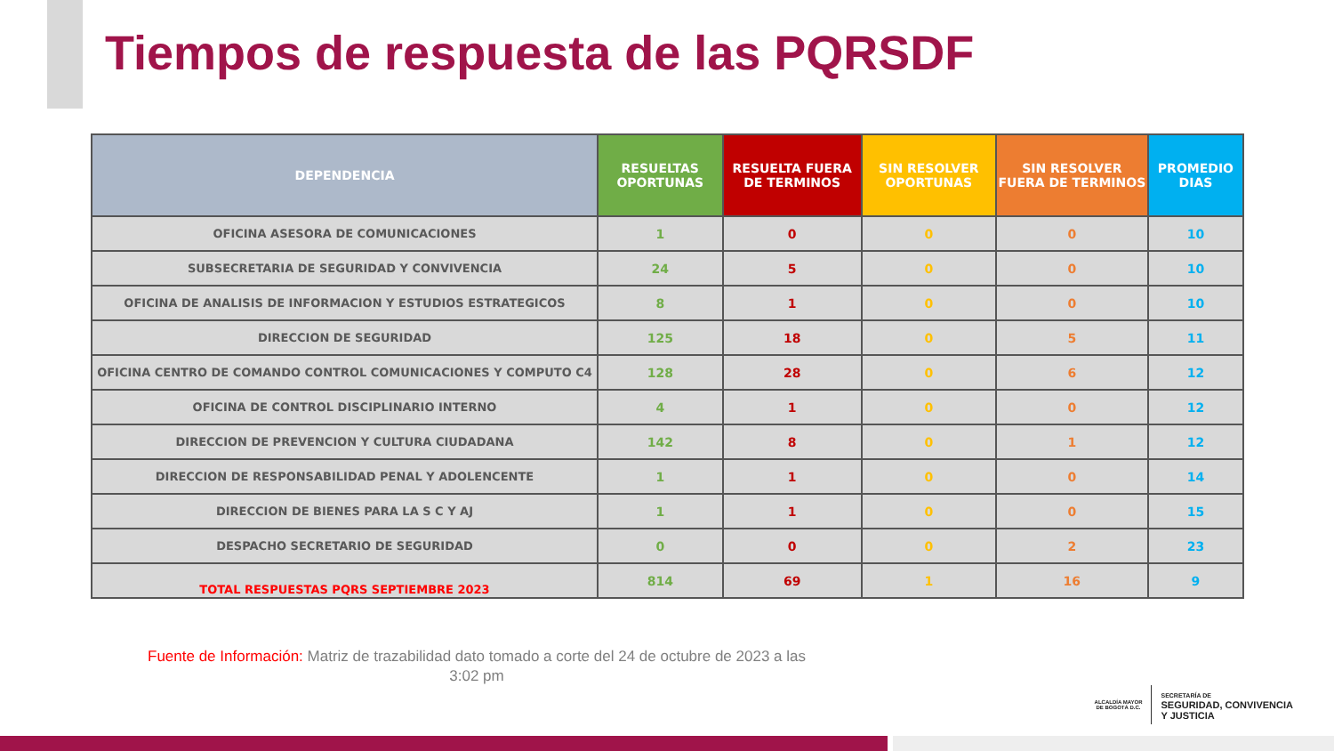Tiempos de respuesta de las PQRSDF
| DEPENDENCIA | RESUELTAS OPORTUNAS | RESUELTA FUERA DE TERMINOS | SIN RESOLVER OPORTUNAS | SIN RESOLVER FUERA DE TERMINOS | PROMEDIO DIAS |
| --- | --- | --- | --- | --- | --- |
| OFICINA ASESORA DE COMUNICACIONES | 1 | 0 | 0 | 0 | 10 |
| SUBSECRETARIA DE SEGURIDAD Y CONVIVENCIA | 24 | 5 | 0 | 0 | 10 |
| OFICINA DE ANALISIS DE INFORMACION Y ESTUDIOS ESTRATEGICOS | 8 | 1 | 0 | 0 | 10 |
| DIRECCION DE SEGURIDAD | 125 | 18 | 0 | 5 | 11 |
| OFICINA CENTRO DE COMANDO CONTROL COMUNICACIONES Y COMPUTO C4 | 128 | 28 | 0 | 6 | 12 |
| OFICINA DE CONTROL DISCIPLINARIO INTERNO | 4 | 1 | 0 | 0 | 12 |
| DIRECCION DE PREVENCION Y CULTURA CIUDADANA | 142 | 8 | 0 | 1 | 12 |
| DIRECCION DE RESPONSABILIDAD PENAL Y ADOLENCENTE | 1 | 1 | 0 | 0 | 14 |
| DIRECCION DE BIENES PARA LA S C Y AJ | 1 | 1 | 0 | 0 | 15 |
| DESPACHO SECRETARIO DE SEGURIDAD | 0 | 0 | 0 | 2 | 23 |
| TOTAL RESPUESTAS PQRS SEPTIEMBRE 2023 | 814 | 69 | 1 | 16 | 9 |
Fuente de Información: Matriz de trazabilidad dato tomado a corte del 24 de octubre de 2023 a las 3:02 pm
ALCALDÍA MAYOR
DE BOGOTÁ D.C.
SECRETARÍA DE
SEGURIDAD, CONVIVENCIA
Y JUSTICIA